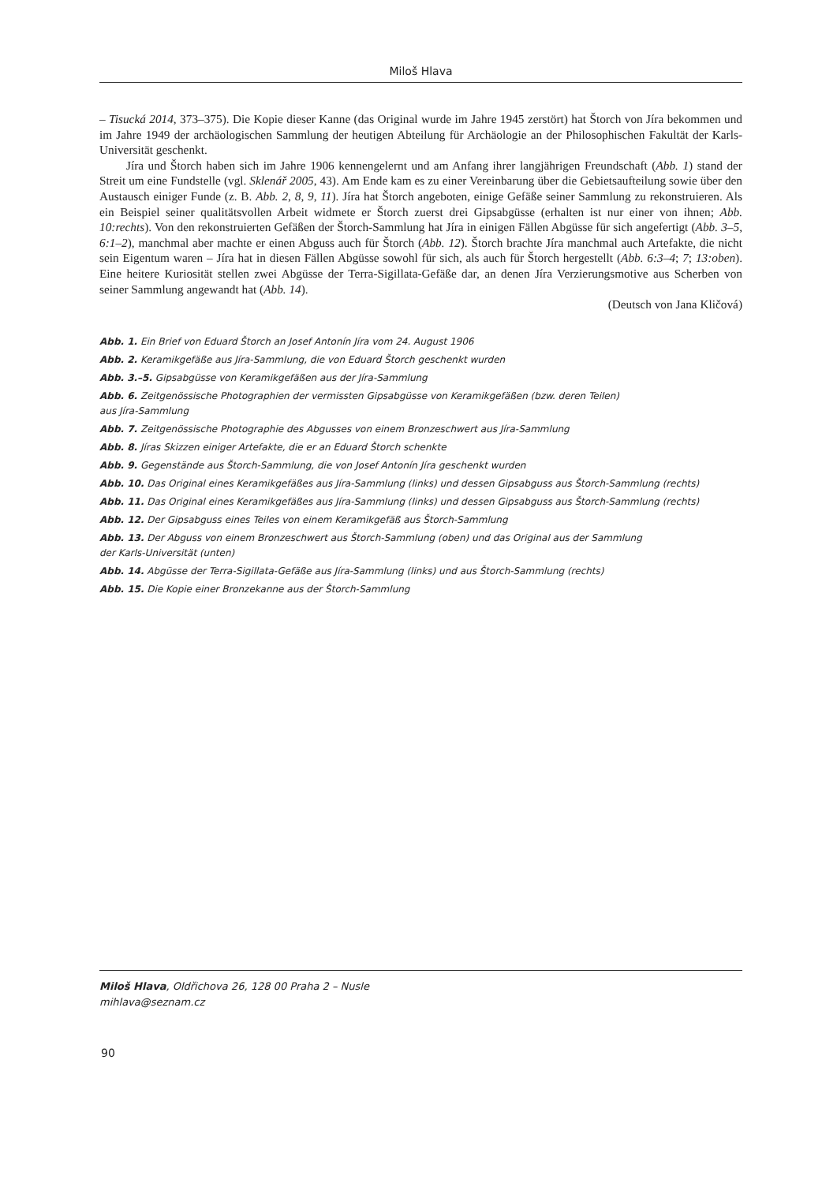Miloš Hlava
– Tisucká 2014, 373–375). Die Kopie dieser Kanne (das Original wurde im Jahre 1945 zerstört) hat Štorch von Jíra bekommen und im Jahre 1949 der archäologischen Sammlung der heutigen Abteilung für Archäologie an der Philosophischen Fakultät der Karls-Universität geschenkt.
Jíra und Štorch haben sich im Jahre 1906 kennengelernt und am Anfang ihrer langjährigen Freundschaft (Abb. 1) stand der Streit um eine Fundstelle (vgl. Sklenář 2005, 43). Am Ende kam es zu einer Vereinbarung über die Gebietsaufteilung sowie über den Austausch einiger Funde (z. B. Abb. 2, 8, 9, 11). Jíra hat Štorch angeboten, einige Gefäße seiner Sammlung zu rekonstruieren. Als ein Beispiel seiner qualitätsvollen Arbeit widmete er Štorch zuerst drei Gipsabgüsse (erhalten ist nur einer von ihnen; Abb. 10:rechts). Von den rekonstruierten Gefäßen der Štorch-Sammlung hat Jíra in einigen Fällen Abgüsse für sich angefertigt (Abb. 3–5, 6:1–2), manchmal aber machte er einen Abguss auch für Štorch (Abb. 12). Štorch brachte Jíra manchmal auch Artefakte, die nicht sein Eigentum waren – Jíra hat in diesen Fällen Abgüsse sowohl für sich, als auch für Štorch hergestellt (Abb. 6:3–4; 7; 13:oben). Eine heitere Kuriosität stellen zwei Abgüsse der Terra-Sigillata-Gefäße dar, an denen Jíra Verzierungsmotive aus Scherben von seiner Sammlung angewandt hat (Abb. 14).
(Deutsch von Jana Kličová)
Abb. 1. Ein Brief von Eduard Štorch an Josef Antonín Jíra vom 24. August 1906
Abb. 2. Keramikgefäße aus Jíra-Sammlung, die von Eduard Štorch geschenkt wurden
Abb. 3.–5. Gipsabgüsse von Keramikgefäßen aus der Jíra-Sammlung
Abb. 6. Zeitgenössische Photographien der vermissten Gipsabgüsse von Keramikgefäßen (bzw. deren Teilen)
aus Jíra-Sammlung
Abb. 7. Zeitgenössische Photographie des Abgusses von einem Bronzeschwert aus Jíra-Sammlung
Abb. 8. Jíras Skizzen einiger Artefakte, die er an Eduard Štorch schenkte
Abb. 9. Gegenstände aus Štorch-Sammlung, die von Josef Antonín Jíra geschenkt wurden
Abb. 10. Das Original eines Keramikgefäßes aus Jíra-Sammlung (links) und dessen Gipsabguss aus Štorch-Sammlung (rechts)
Abb. 11. Das Original eines Keramikgefäßes aus Jíra-Sammlung (links) und dessen Gipsabguss aus Štorch-Sammlung (rechts)
Abb. 12. Der Gipsabguss eines Teiles von einem Keramikgefäß aus Štorch-Sammlung
Abb. 13. Der Abguss von einem Bronzeschwert aus Štorch-Sammlung (oben) und das Original aus der Sammlung
der Karls-Universität (unten)
Abb. 14. Abgüsse der Terra-Sigillata-Gefäße aus Jíra-Sammlung (links) und aus Štorch-Sammlung (rechts)
Abb. 15. Die Kopie einer Bronzekanne aus der Štorch-Sammlung
Miloš Hlava, Oldřichova 26, 128 00 Praha 2 – Nusle
mihlava@seznam.cz
90